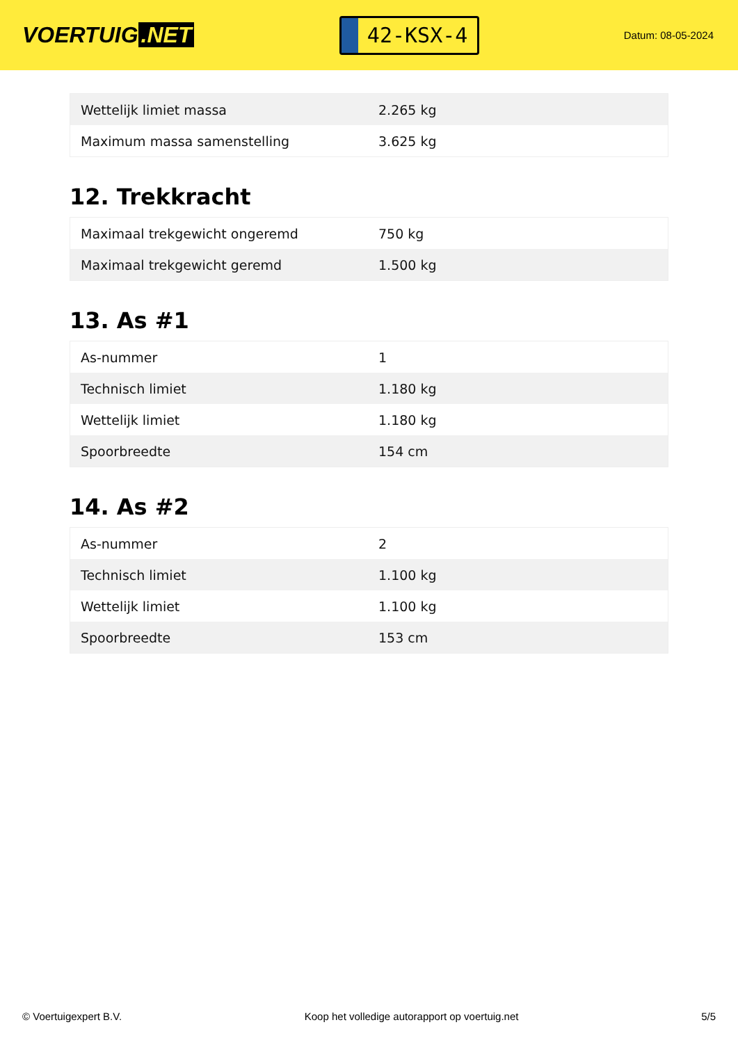VOERTUIG.NET
42-KSX-4
Datum: 08-05-2024
| Wettelijk limiet massa | 2.265 kg |
| Maximum massa samenstelling | 3.625 kg |
12. Trekkracht
| Maximaal trekgewicht ongeremd | 750 kg |
| Maximaal trekgewicht geremd | 1.500 kg |
13. As #1
| As-nummer | 1 |
| Technisch limiet | 1.180 kg |
| Wettelijk limiet | 1.180 kg |
| Spoorbreedte | 154 cm |
14. As #2
| As-nummer | 2 |
| Technisch limiet | 1.100 kg |
| Wettelijk limiet | 1.100 kg |
| Spoorbreedte | 153 cm |
© Voertuigexpert B.V. Koop het volledige autorapport op voertuig.net 5/5